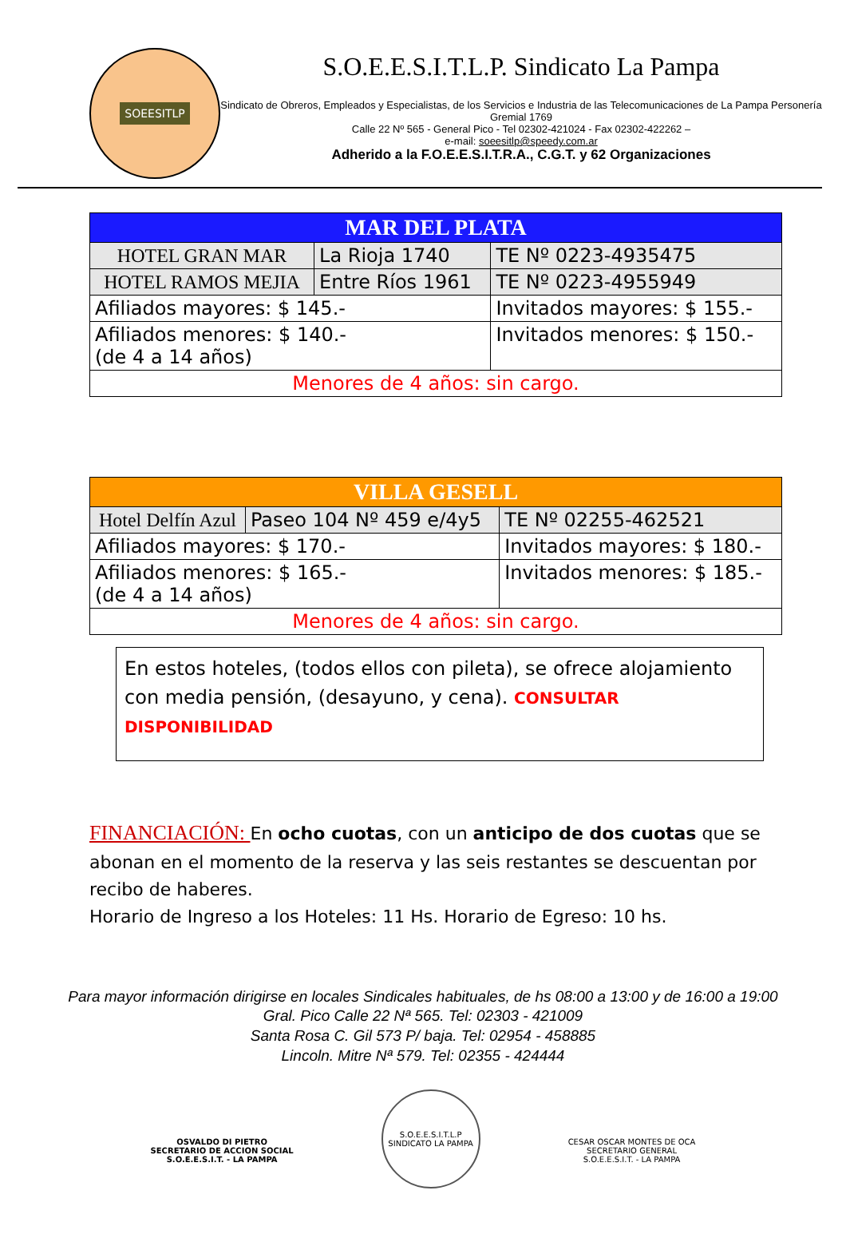SOEESITLP
S.O.E.E.S.I.T.L.P. Sindicato La Pampa
Sindicato de Obreros, Empleados y Especialistas, de los Servicios e Industria de las Telecomunicaciones de La Pampa Personería Gremial 1769
Calle 22 Nº 565 - General Pico - Tel 02302-421024 - Fax 02302-422262 –
e-mail: soeesitlp@speedy.com.ar
Adherido a la F.O.E.E.S.I.T.R.A., C.G.T. y 62 Organizaciones
| MAR DEL PLATA | | |
| HOTEL GRAN MAR | La Rioja 1740 | TE Nº 0223-4935475 |
| HOTEL RAMOS MEJIA | Entre Ríos 1961 | TE Nº 0223-4955949 |
| Afiliados mayores: $ 145.- | | Invitados mayores: $ 155.- |
| Afiliados menores: $ 140.- (de 4 a 14 años) | | Invitados menores: $ 150.- |
| Menores de 4 años: sin cargo. | | |
| VILLA GESELL | | |
| Hotel Delfín Azul | Paseo 104 Nº 459 e/4y5 | TE Nº 02255-462521 |
| Afiliados mayores: $ 170.- | | Invitados mayores: $ 180.- |
| Afiliados menores: $ 165.- (de 4 a 14 años) | | Invitados menores: $ 185.- |
| Menores de 4 años: sin cargo. | | |
En estos hoteles, (todos ellos con pileta), se ofrece alojamiento con media pensión, (desayuno, y cena). CONSULTAR DISPONIBILIDAD
FINANCIACIÓN: En ocho cuotas, con un anticipo de dos cuotas que se abonan en el momento de la reserva y las seis restantes se descuentan por recibo de haberes.
Horario de Ingreso a los Hoteles: 11 Hs. Horario de Egreso: 10 hs.
Para mayor información dirigirse en locales Sindicales habituales, de hs 08:00 a 13:00 y de 16:00 a 19:00
Gral. Pico Calle 22 Nª 565. Tel: 02303 - 421009
Santa Rosa C. Gil 573 P/ baja. Tel: 02954 - 458885
Lincoln. Mitre Nª 579. Tel: 02355 - 424444
OSVALDO DI PIETRO
SECRETARIO DE ACCION SOCIAL
S.O.E.E.S.I.T. - LA PAMPA
S.O.E.E.S.I.T.L.P
SINDICATO LA PAMPA
CESAR OSCAR MONTES DE OCA
SECRETARIO GENERAL
S.O.E.E.S.I.T. - LA PAMPA